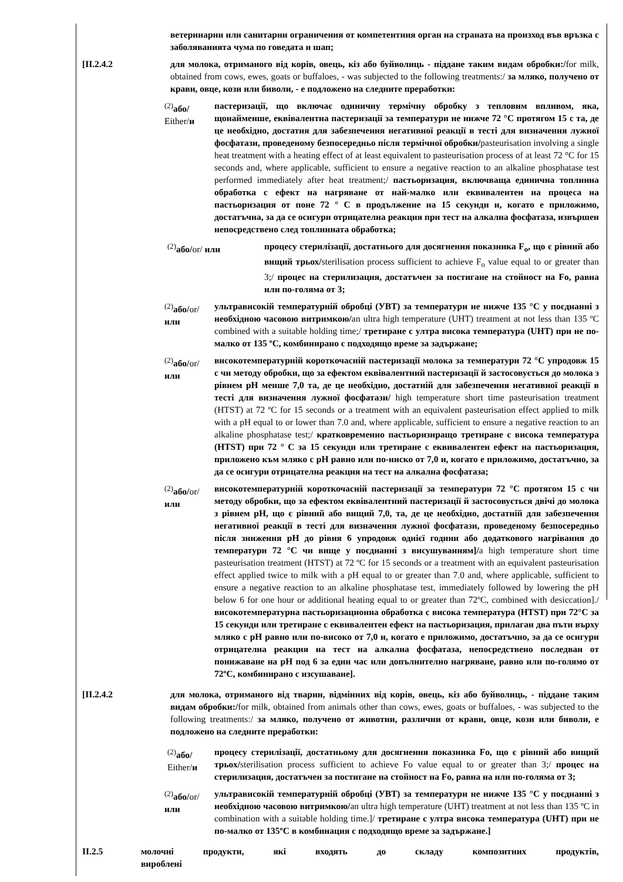ветеринарни или санитарни ограничения от компетентния орган на страната на произход във връзка с заболяванията чума по говедата и шап;
[II.2.4.2 для молока, отриманого від корів, овець, кіз або буйволиць - піддане таким видам обробки:/for milk, obtained from cows, ewes, goats or buffaloes, - was subjected to the following treatments:/ за мляко, получено от крави, овце, кози или биволи, - е подложено на следните преработки:
<sup>(2)</sup> або/
Either/и
пастеризації, що включає одиничну термічну обробку з тепловим впливом, яка, щонайменше, еквівалентна пастеризації за температури не нижче 72 °С протягом 15 с та, де це необхідно, достатня для забезпечення негативної реакції в тесті для визначення лужної фосфатази, проведеному безпосередньо після термічної обробки/pasteurisation involving a single heat treatment with a heating effect of at least equivalent to pasteurisation process of at least 72 °C for 15 seconds and, where applicable, sufficient to ensure a negative reaction to an alkaline phosphatase test performed immediately after heat treatment;/ пастьоризация, включваща единична топлинна обработка с ефект на нагряване от най-малко или еквивалентен на процеса на пастьоризация от поне 72 ° С в продължение на 15 секунди и, когато е приложимо, достатъчна, за да се осигури отрицателна реакция при тест на алкална фосфатаза, извършен непосредствено след топлинната обработка;
<sup>(2)</sup> або/or/ или процесу стерилізації, достатнього для досягнення показника F<sub>o</sub>, що є рівний або вищий трьох/sterilisation process sufficient to achieve F<sub>o</sub> value equal to or greater than 3;/ процес на стерилизация, достатъчен за постигане на стойност на Fo, равна или по-голяма от 3;
<sup>(2)</sup> або/or/
или
ультрависокій температурній обробці (УВТ) за температури не нижче 135 °С у поєднанні з необхідною часовою витримкою/an ultra high temperature (UHT) treatment at not less than 135 ºC combined with a suitable holding time;/ третиране с ултра висока температура (UHT) при не по-малко от 135 ºC, комбинирано с подходящо време за задържане;
<sup>(2)</sup> або/or/
или
високотемпературній короткочасній пастеризації молока за температури 72 °С упродовж 15 с чи методу обробки, що за ефектом еквівалентний пастеризації й застосовується до молока з рівнем pH менше 7,0 та, де це необхідно, достатній для забезпечення негативної реакції в тесті для визначення лужної фосфатази/ high temperature short time pasteurisation treatment (HTST) at 72 ºC for 15 seconds or a treatment with an equivalent pasteurisation effect applied to milk with a pH equal to or lower than 7.0 and, where applicable, sufficient to ensure a negative reaction to an alkaline phosphatase test;/ кратковременно пастьоризиращо третиране с висока температура (HTST) при 72 ° С за 15 секунди или третиране с еквивалентен ефект на пастьоризация, приложено към мляко с pH равно или по-ниско от 7,0 и, когато е приложимо, достатъчно, за да се осигури отрицателна реакция на тест на алкална фосфатаза;
<sup>(2)</sup> або/or/
или
високотемпературній короткочасній пастеризації за температури 72 °С протягом 15 с чи методу обробки, що за ефектом еквівалентний пастеризації й застосовується двічі до молока з рівнем pH, що є рівний або вищий 7,0, та, де це необхідно, достатній для забезпечення негативної реакції в тесті для визначення лужної фосфатази, проведеному безпосередньо після зниження pH до рівня 6 упродовж однієї години або додаткового нагрівання до температури 72 °С чи вище у поєднанні з висушуванням]/a high temperature short time pasteurisation treatment (HTST) at 72 ºC for 15 seconds or a treatment with an equivalent pasteurisation effect applied twice to milk with a pH equal to or greater than 7.0 and, where applicable, sufficient to ensure a negative reaction to an alkaline phosphatase test, immediately followed by lowering the pH below 6 for one hour or additional heating equal to or greater than 72ºC, combined with desiccation]./ високотемпературна пастьоризационна обработка с висока температура (HTST) при 72°C за 15 секунди или третиране с еквивалентен ефект на пастьоризация, прилаган два пъти върху мляко с pH равно или по-високо от 7,0 и, когато е приложимо, достатъчно, за да се осигури отрицателна реакция на тест на алкална фосфатаза, непосредствено последван от понижаване на pH под 6 за един час или допълнително нагряване, равно или по-голямо от 72ºC, комбинирано с изсушаване].
[II.2.4.2 для молока, отриманого від тварин, відмінних від корів, овець, кіз або буйволиць, - піддане таким видам обробки:/for milk, obtained from animals other than cows, ewes, goats or buffaloes, - was subjected to the following treatments:/ за мляко, получено от животни, различни от крави, овце, кози или биволи, е подложено на следните преработки:
<sup>(2)</sup> або/
Either/и
процесу стерилізації, достатньому для досягнення показника Fo, що є рівний або вищий трьох/sterilisation process sufficient to achieve Fo value equal to or greater than 3;/ процес на стерилизация, достатъчен за постигане на стойност на Fo, равна на или по-голяма от 3;
<sup>(2)</sup> або/or/
или
ультрависокій температурній обробці (УВТ) за температури не нижче 135 °С у поєднанні з необхідною часовою витримкою/an ultra high temperature (UHT) treatment at not less than 135 ºC in combination with a suitable holding time.]/ третиране с ултра висока температура (UHT) при не по-малко от 135ºC в комбинация с подходящо време за задържане.]
II.2.5 молочні продукти, які входять до складу композитних продуктів, вироблені